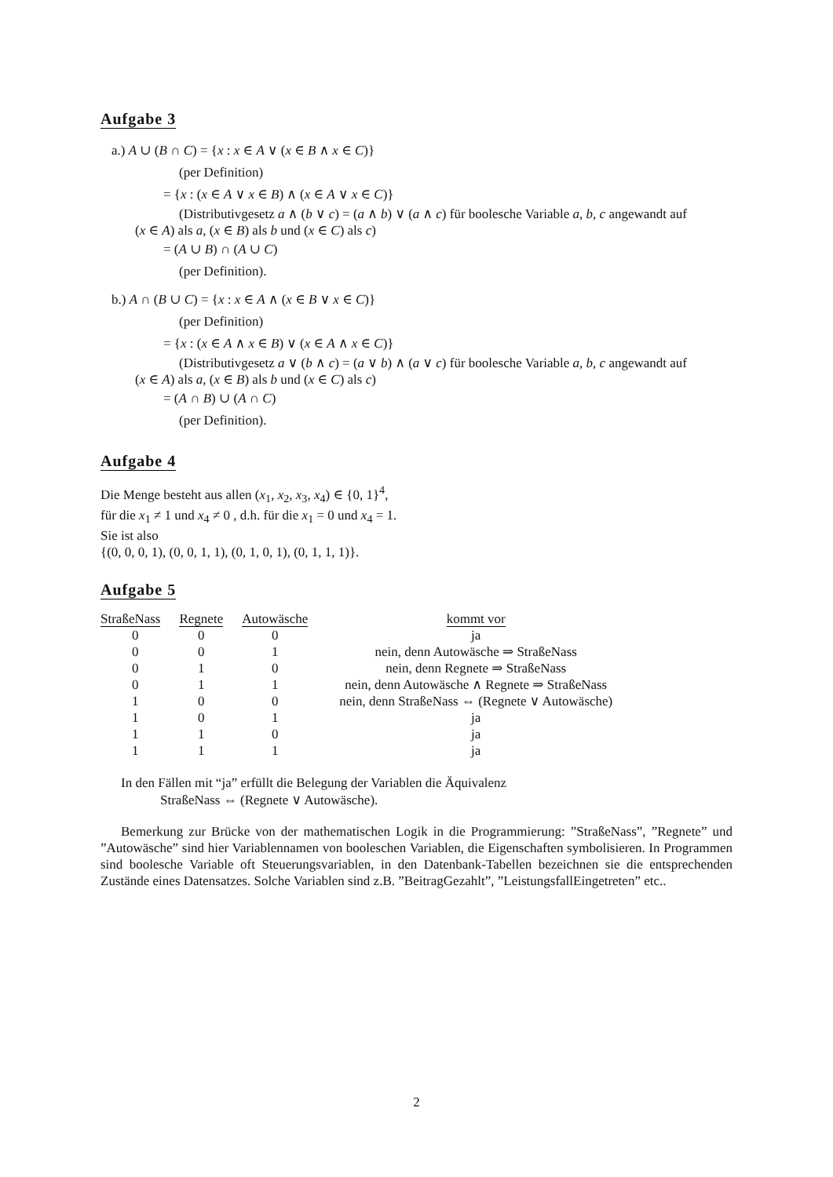Aufgabe 3
a.) A ∪ (B ∩ C) = {x : x ∈ A ∨ (x ∈ B ∧ x ∈ C)}
(per Definition)
= {x : (x ∈ A ∨ x ∈ B) ∧ (x ∈ A ∨ x ∈ C)}
(Distributivgesetz a ∧ (b ∨ c) = (a ∧ b) ∨ (a ∧ c) für boolesche Variable a, b, c angewandt auf
(x ∈ A) als a, (x ∈ B) als b und (x ∈ C) als c)
= (A ∪ B) ∩ (A ∪ C)
(per Definition).
b.) A ∩ (B ∪ C) = {x : x ∈ A ∧ (x ∈ B ∨ x ∈ C)}
(per Definition)
= {x : (x ∈ A ∧ x ∈ B) ∨ (x ∈ A ∧ x ∈ C)}
(Distributivgesetz a ∨ (b ∧ c) = (a ∨ b) ∧ (a ∨ c) für boolesche Variable a, b, c angewandt auf
(x ∈ A) als a, (x ∈ B) als b und (x ∈ C) als c)
= (A ∩ B) ∪ (A ∩ C)
(per Definition).
Aufgabe 4
Die Menge besteht aus allen (x<sub>1</sub>, x<sub>2</sub>, x<sub>3</sub>, x<sub>4</sub>) ∈ {0, 1}<sup>4</sup>,
für die x<sub>1</sub> ≠ 1 und x<sub>4</sub> ≠ 0 , d.h. für die x<sub>1</sub> = 0 und x<sub>4</sub> = 1.
Sie ist also
{(0, 0, 0, 1), (0, 0, 1, 1), (0, 1, 0, 1), (0, 1, 1, 1)}.
Aufgabe 5
| StraßeNass | Regnete | Autowäsche | kommt vor |
| --- | --- | --- | --- |
| 0 | 0 | 0 | ja |
| 0 | 0 | 1 | nein, denn Autowäsche ⇒ StraßeNass |
| 0 | 1 | 0 | nein, denn Regnete ⇒ StraßeNass |
| 0 | 1 | 1 | nein, denn Autowäsche ∧ Regnete ⇒ StraßeNass |
| 1 | 0 | 0 | nein, denn StraßeNass ⇔ (Regnete ∨ Autowäsche) |
| 1 | 0 | 1 | ja |
| 1 | 1 | 0 | ja |
| 1 | 1 | 1 | ja |
In den Fällen mit “ja” erfüllt die Belegung der Variablen die Äquivalenz
StraßeNass ⇔ (Regnete ∨ Autowäsche).
Bemerkung zur Brücke von der mathematischen Logik in die Programmierung: ”StraßeNass”, ”Regnete” und ”Autowäsche” sind hier Variablennamen von booleschen Variablen, die Eigenschaften symbolisieren. In Programmen sind boolesche Variable oft Steuerungsvariablen, in den Datenbank-Tabellen bezeichnen sie die entsprechenden Zustände eines Datensatzes. Solche Variablen sind z.B. ”BeitragGezahlt”, ”LeistungsfallEingetreten” etc..
2